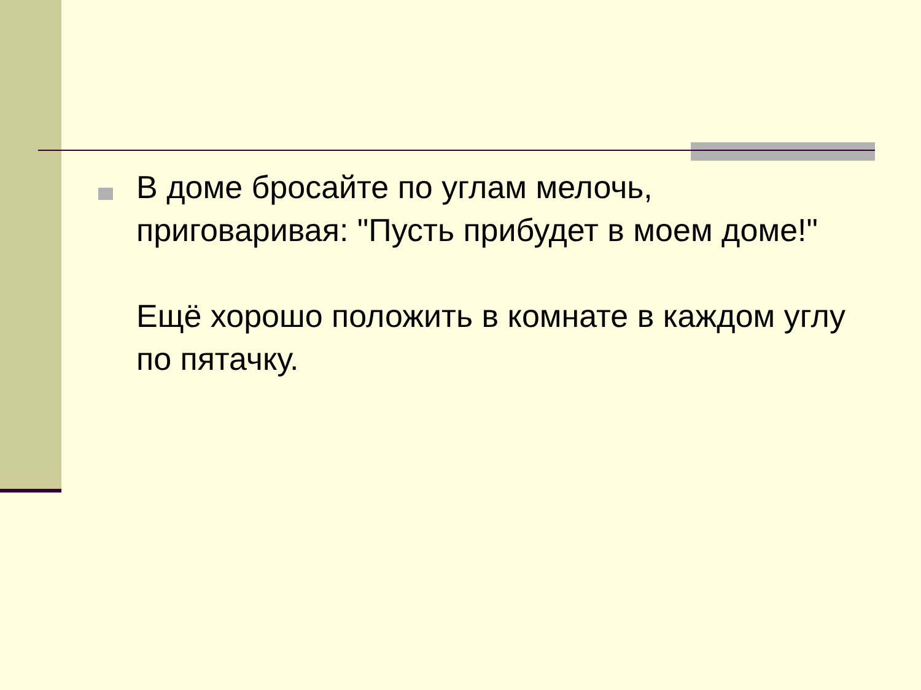В доме бросайте по углам мелочь, приговаривая: "Пусть прибудет в моем доме!"
Ещё хорошо положить в комнате в каждом углу по пятачку.